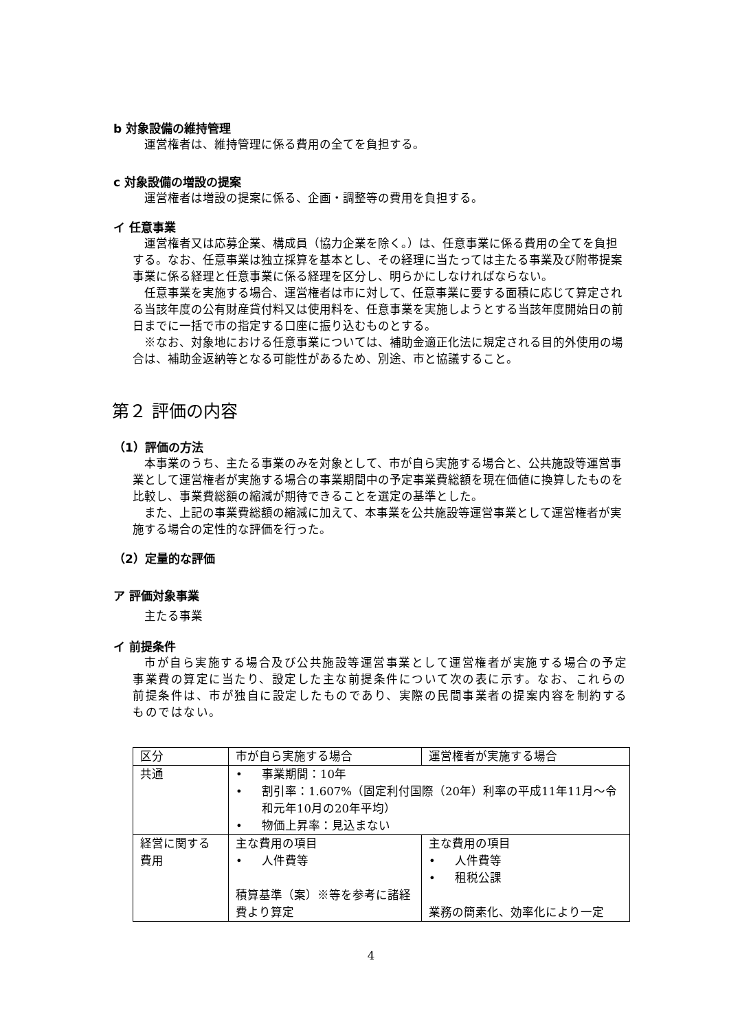b 対象設備の維持管理
運営権者は、維持管理に係る費用の全てを負担する。
c 対象設備の増設の提案
運営権者は増設の提案に係る、企画・調整等の費用を負担する。
イ 任意事業
運営権者又は応募企業、構成員（協力企業を除く。）は、任意事業に係る費用の全てを負担する。なお、任意事業は独立採算を基本とし、その経理に当たっては主たる事業及び附帯提案事業に係る経理と任意事業に係る経理を区分し、明らかにしなければならない。
任意事業を実施する場合、運営権者は市に対して、任意事業に要する面積に応じて算定される当該年度の公有財産貸付料又は使用料を、任意事業を実施しようとする当該年度開始日の前日までに一括で市の指定する口座に振り込むものとする。
※なお、対象地における任意事業については、補助金適正化法に規定される目的外使用の場合は、補助金返納等となる可能性があるため、別途、市と協議すること。
第２ 評価の内容
（1）評価の方法
本事業のうち、主たる事業のみを対象として、市が自ら実施する場合と、公共施設等運営事業として運営権者が実施する場合の事業期間中の予定事業費総額を現在価値に換算したものを比較し、事業費総額の縮減が期待できることを選定の基準とした。
また、上記の事業費総額の縮減に加えて、本事業を公共施設等運営事業として運営権者が実施する場合の定性的な評価を行った。
（2）定量的な評価
ア 評価対象事業
主たる事業
イ 前提条件
市が自ら実施する場合及び公共施設等運営事業として運営権者が実施する場合の予定事業費の算定に当たり、設定した主な前提条件について次の表に示す。なお、これらの前提条件は、市が独自に設定したものであり、実際の民間事業者の提案内容を制約するものではない。
| 区分 | 市が自ら実施する場合 | 運営権者が実施する場合 |
| 共通 | • 事業期間：10年 • 割引率：1.607%（固定利付国際（20年）利率の平成11年11月～令和元年10月の20年平均） • 物価上昇率：見込まない | |
| 経営に関する費用 | 主な費用の項目 • 人件費等 積算基準（案）※等を参考に諸経費より算定 | 主な費用の項目 • 人件費等 • 租税公課 業務の簡素化、効率化により一定 |
4